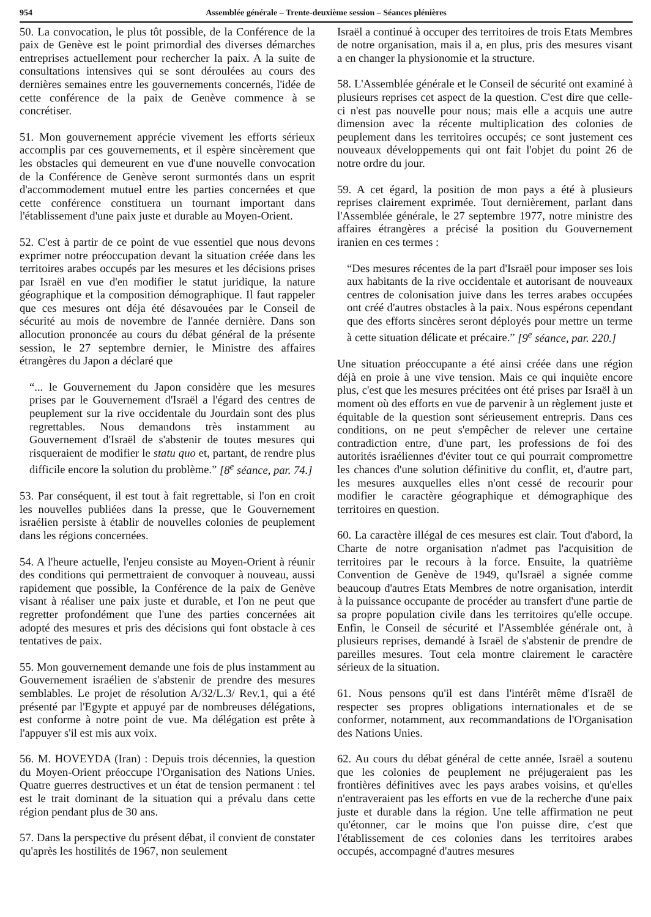954 Assemblée générale – Trente-deuxième session – Séances plénières
50. La convocation, le plus tôt possible, de la Conférence de la paix de Genève est le point primordial des diverses démarches entreprises actuellement pour rechercher la paix. A la suite de consultations intensives qui se sont déroulées au cours des dernières semaines entre les gouvernements concernés, l'idée de cette conférence de la paix de Genève commence à se concrétiser.
51. Mon gouvernement apprécie vivement les efforts sérieux accomplis par ces gouvernements, et il espère sincèrement que les obstacles qui demeurent en vue d'une nouvelle convocation de la Conférence de Genève seront surmontés dans un esprit d'accommodement mutuel entre les parties concernées et que cette conférence constituera un tournant important dans l'établissement d'une paix juste et durable au Moyen-Orient.
52. C'est à partir de ce point de vue essentiel que nous devons exprimer notre préoccupation devant la situation créée dans les territoires arabes occupés par les mesures et les décisions prises par Israël en vue d'en modifier le statut juridique, la nature géographique et la composition démographique. Il faut rappeler que ces mesures ont déja été désavouées par le Conseil de sécurité au mois de novembre de l'année dernière. Dans son allocution prononcée au cours du débat général de la présente session, le 27 septembre dernier, le Ministre des affaires étrangères du Japon a déclaré que
“... le Gouvernement du Japon considère que les mesures prises par le Gouvernement d'Israël a l'égard des centres de peuplement sur la rive occidentale du Jourdain sont des plus regrettables. Nous demandons très instamment au Gouvernement d'Israël de s'abstenir de toutes mesures qui risqueraient de modifier le statu quo et, partant, de rendre plus difficile encore la solution du problème.” [8<sup>e</sup> séance, par. 74.]
53. Par conséquent, il est tout à fait regrettable, si l'on en croit les nouvelles publiées dans la presse, que le Gouvernement israélien persiste à établir de nouvelles colonies de peuplement dans les régions concernées.
54. A l'heure actuelle, l'enjeu consiste au Moyen-Orient à réunir des conditions qui permettraient de convoquer à nouveau, aussi rapidement que possible, la Conférence de la paix de Genève visant à réaliser une paix juste et durable, et l'on ne peut que regretter profondément que l'une des parties concernées ait adopté des mesures et pris des décisions qui font obstacle à ces tentatives de paix.
55. Mon gouvernement demande une fois de plus instamment au Gouvernement israélien de s'abstenir de prendre des mesures semblables. Le projet de résolution A/32/L.3/ Rev.1, qui a été présenté par l'Egypte et appuyé par de nombreuses délégations, est conforme à notre point de vue. Ma délégation est prête à l'appuyer s'il est mis aux voix.
56. M. HOVEYDA (Iran) : Depuis trois décennies, la question du Moyen-Orient préoccupe l'Organisation des Nations Unies. Quatre guerres destructives et un état de tension permanent : tel est le trait dominant de la situation qui a prévalu dans cette région pendant plus de 30 ans.
57. Dans la perspective du présent débat, il convient de constater qu'après les hostilités de 1967, non seulement
Israël a continué à occuper des territoires de trois Etats Membres de notre organisation, mais il a, en plus, pris des mesures visant a en changer la physionomie et la structure.
58. L'Assemblée générale et le Conseil de sécurité ont examiné à plusieurs reprises cet aspect de la question. C'est dire que celle-ci n'est pas nouvelle pour nous; mais elle a acquis une autre dimension avec la récente multiplication des colonies de peuplement dans les territoires occupés; ce sont justement ces nouveaux développements qui ont fait l'objet du point 26 de notre ordre du jour.
59. A cet égard, la position de mon pays a été à plusieurs reprises clairement exprimée. Tout dernièrement, parlant dans l'Assemblée générale, le 27 septembre 1977, notre ministre des affaires étrangères a précisé la position du Gouvernement iranien en ces termes :
“Des mesures récentes de la part d'Israël pour imposer ses lois aux habitants de la rive occidentale et autorisant de nouveaux centres de colonisation juive dans les terres arabes occupées ont créé d'autres obstacles à la paix. Nous espérons cependant que des efforts sincères seront déployés pour mettre un terme à cette situation délicate et précaire.” [9<sup>e</sup> séance, par. 220.]
Une situation préoccupante a été ainsi créée dans une région déjà en proie à une vive tension. Mais ce qui inquiète encore plus, c'est que les mesures précitées ont été prises par Israël à un moment où des efforts en vue de parvenir à un règlement juste et équitable de la question sont sérieusement entrepris. Dans ces conditions, on ne peut s'empêcher de relever une certaine contradiction entre, d'une part, les professions de foi des autorités israéliennes d'éviter tout ce qui pourrait compromettre les chances d'une solution définitive du conflit, et, d'autre part, les mesures auxquelles elles n'ont cessé de recourir pour modifier le caractère géographique et démographique des territoires en question.
60. La caractère illégal de ces mesures est clair. Tout d'abord, la Charte de notre organisation n'admet pas l'acquisition de territoires par le recours à la force. Ensuite, la quatrième Convention de Genève de 1949, qu'Israël a signée comme beaucoup d'autres Etats Membres de notre organisation, interdit à la puissance occupante de procéder au transfert d'une partie de sa propre population civile dans les territoires qu'elle occupe. Enfin, le Conseil de sécurité et l'Assemblée générale ont, à plusieurs reprises, demandé à Israël de s'abstenir de prendre de pareilles mesures. Tout cela montre clairement le caractère sérieux de la situation.
61. Nous pensons qu'il est dans l'intérêt même d'Israël de respecter ses propres obligations internationales et de se conformer, notamment, aux recommandations de l'Organisation des Nations Unies.
62. Au cours du débat général de cette année, Israël a soutenu que les colonies de peuplement ne préjugeraient pas les frontières définitives avec les pays arabes voisins, et qu'elles n'entraveraient pas les efforts en vue de la recherche d'une paix juste et durable dans la région. Une telle affirmation ne peut qu'étonner, car le moins que l'on puisse dire, c'est que l'établissement de ces colonies dans les territoires arabes occupés, accompagné d'autres mesures